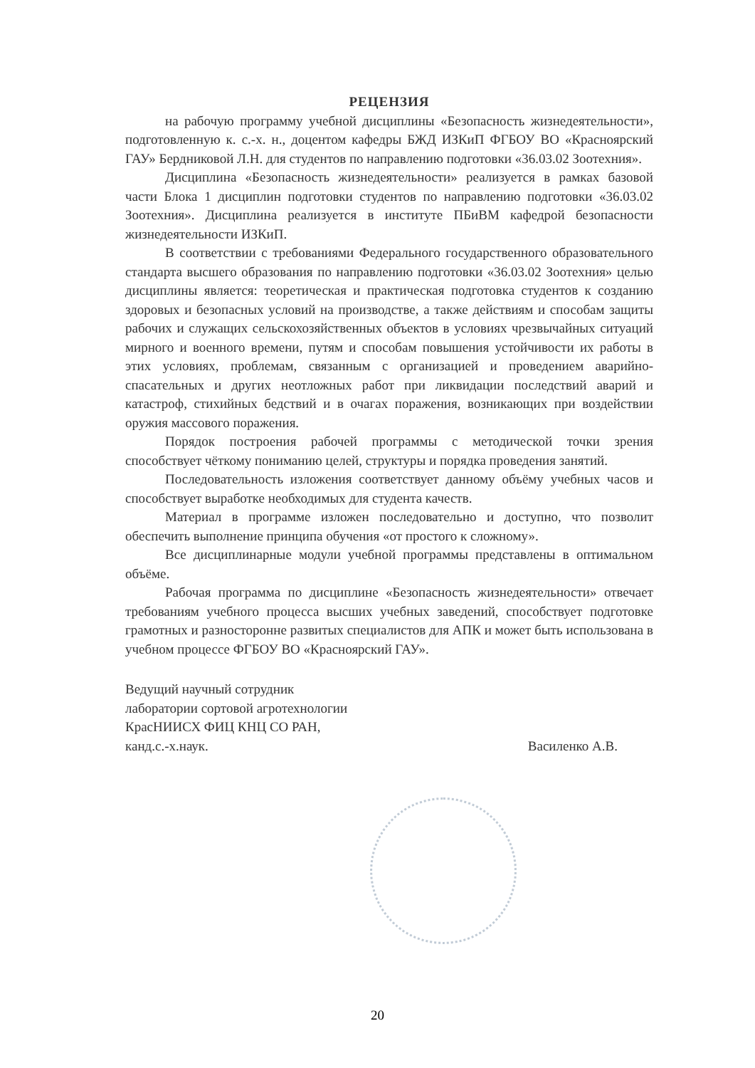РЕЦЕНЗИЯ
на рабочую программу учебной дисциплины «Безопасность жизнедеятельности», подготовленную к. с.-х. н., доцентом кафедры БЖД ИЗКиП ФГБОУ ВО «Красноярский ГАУ» Бердниковой Л.Н. для студентов по направлению подготовки «36.03.02 Зоотехния».
Дисциплина «Безопасность жизнедеятельности» реализуется в рамках базовой части Блока 1 дисциплин подготовки студентов по направлению подготовки «36.03.02 Зоотехния». Дисциплина реализуется в институте ПБиВМ кафедрой безопасности жизнедеятельности ИЗКиП.
В соответствии с требованиями Федерального государственного образовательного стандарта высшего образования по направлению подготовки «36.03.02 Зоотехния» целью дисциплины является: теоретическая и практическая подготовка студентов к созданию здоровых и безопасных условий на производстве, а также действиям и способам защиты рабочих и служащих сельскохозяйственных объектов в условиях чрезвычайных ситуаций мирного и военного времени, путям и способам повышения устойчивости их работы в этих условиях, проблемам, связанным с организацией и проведением аварийно-спасательных и других неотложных работ при ликвидации последствий аварий и катастроф, стихийных бедствий и в очагах поражения, возникающих при воздействии оружия массового поражения.
Порядок построения рабочей программы с методической точки зрения способствует чёткому пониманию целей, структуры и порядка проведения занятий.
Последовательность изложения соответствует данному объёму учебных часов и способствует выработке необходимых для студента качеств.
Материал в программе изложен последовательно и доступно, что позволит обеспечить выполнение принципа обучения «от простого к сложному».
Все дисциплинарные модули учебной программы представлены в оптимальном объёме.
Рабочая программа по дисциплине «Безопасность жизнедеятельности» отвечает требованиям учебного процесса высших учебных заведений, способствует подготовке грамотных и разносторонне развитых специалистов для АПК и может быть использована в учебном процессе ФГБОУ ВО «Красноярский ГАУ».
Ведущий научный сотрудник
лаборатории сортовой агротехнологии
КрасНИИСХ ФИЦ КНЦ СО РАН,
канд.с.-х.наук.
Василенко А.В.
20